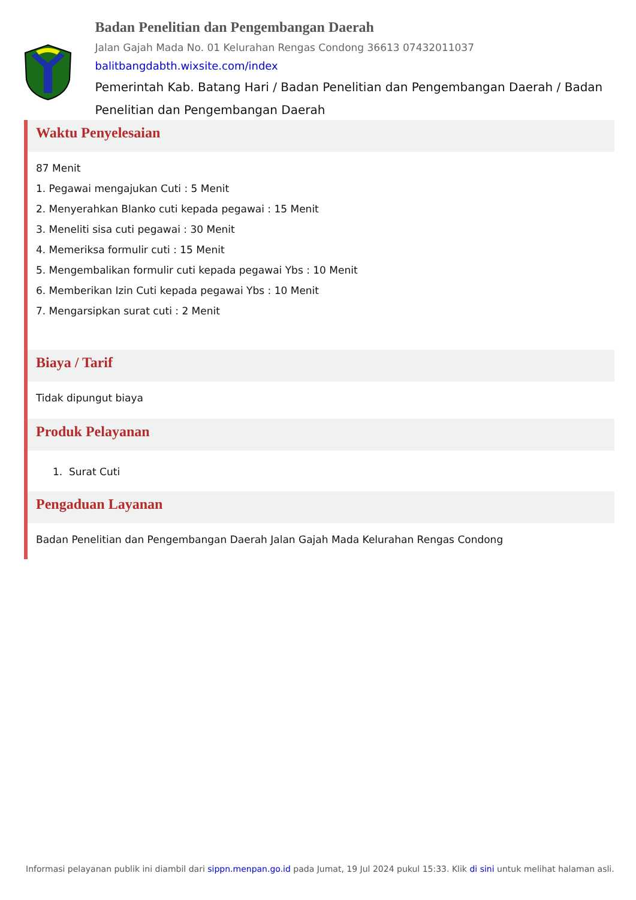Badan Penelitian dan Pengembangan Daerah
Jalan Gajah Mada No. 01 Kelurahan Rengas Condong 36613 07432011037
balitbangdabth.wixsite.com/index
Pemerintah Kab. Batang Hari / Badan Penelitian dan Pengembangan Daerah / Badan Penelitian dan Pengembangan Daerah
Waktu Penyelesaian
87 Menit
1. Pegawai mengajukan Cuti : 5 Menit
2. Menyerahkan Blanko cuti kepada pegawai : 15 Menit
3. Meneliti sisa cuti pegawai : 30 Menit
4. Memeriksa formulir cuti : 15 Menit
5. Mengembalikan formulir cuti kepada pegawai Ybs : 10 Menit
6. Memberikan Izin Cuti kepada pegawai Ybs : 10 Menit
7. Mengarsipkan surat cuti : 2 Menit
Biaya / Tarif
Tidak dipungut biaya
Produk Pelayanan
1. Surat Cuti
Pengaduan Layanan
Badan Penelitian dan Pengembangan Daerah Jalan Gajah Mada Kelurahan Rengas Condong
Informasi pelayanan publik ini diambil dari sippn.menpan.go.id pada Jumat, 19 Jul 2024 pukul 15:33. Klik di sini untuk melihat halaman asli.